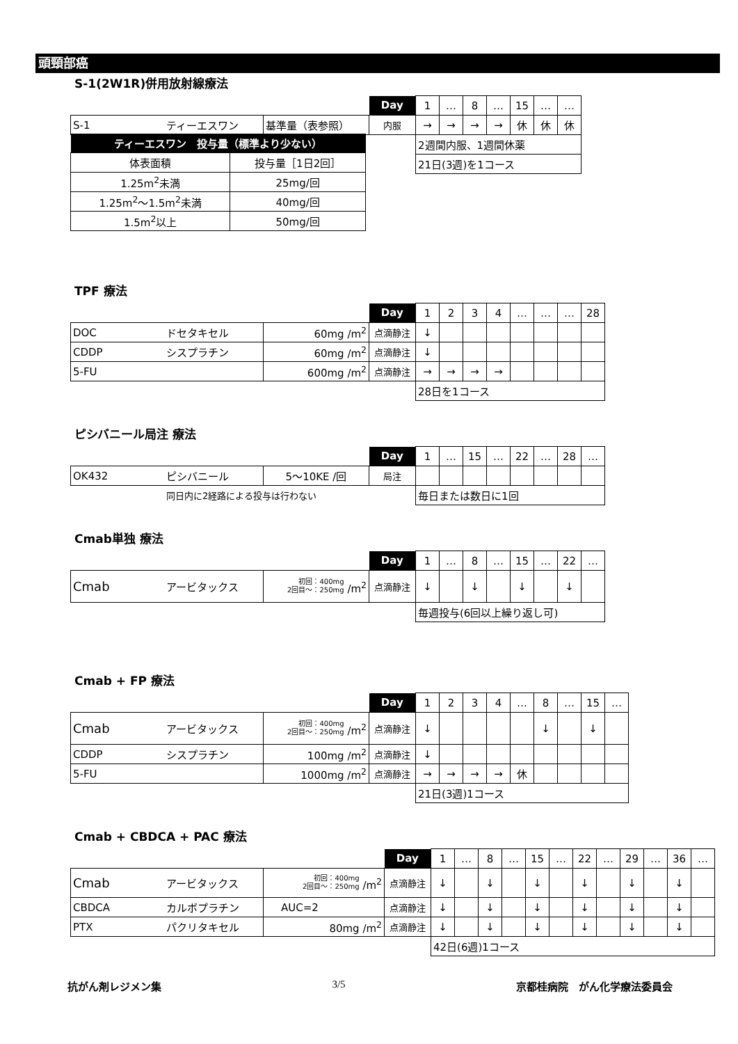頭頸部癌
S-1(2W1R)併用放射線療法
| | | | Day | 1 | … | 8 | … | 15 | … | … |
| S-1 | ティーエスワン | 基準量（表参照） | 内服 | → | → | → | → | 休 | 休 | 休 |
| | | | | 2週間内服、1週間休薬 | | | | | | |
| | | | | 21日(3週)を1コース | | | | | | |
| ティーエスワン 投与量（標準より少ない） | |
| 体表面積 | 投与量［1日2回］ |
| 1.25m<sup>2</sup>未満 | 25mg/回 |
| 1.25m<sup>2</sup>～1.5m<sup>2</sup>未満 | 40mg/回 |
| 1.5m<sup>2</sup>以上 | 50mg/回 |
TPF 療法
| | | | Day | 1 | 2 | 3 | 4 | … | … | … | 28 |
| DOC | ドセタキセル | 60mg /m<sup>2</sup> | 点滴静注 | ↓ | | | | | | | |
| CDDP | シスプラチン | 60mg /m<sup>2</sup> | 点滴静注 | ↓ | | | | | | | |
| 5-FU | | 600mg /m<sup>2</sup> | 点滴静注 | → | → | → | → | | | | |
| | | | | 28日を1コース | | | | | | | |
ピシバニール局注 療法
| | | | Day | 1 | … | 15 | … | 22 | … | 28 | … |
| OK432 | ピシバニール | 5～10KE /回 | 局注 | | | | | | | | |
| | 同日内に2経路による投与は行わない | | | 毎日または数日に1回 | | | | | | | |
Cmab単独 療法
| | | | Day | 1 | … | 8 | … | 15 | … | 22 | … |
| Cmab | アービタックス | 初回：400mg 2回目～：250mg /m<sup>2</sup> | 点滴静注 | ↓ | | ↓ | | ↓ | | ↓ | |
| | | | | 毎週投与(6回以上繰り返し可) | | | | | | | |
Cmab + FP 療法
| | | | Day | 1 | 2 | 3 | 4 | … | 8 | … | 15 | … |
| Cmab | アービタックス | 初回：400mg 2回目～：250mg /m<sup>2</sup> | 点滴静注 | ↓ | | | | | ↓ | | ↓ | |
| CDDP | シスプラチン | 100mg /m<sup>2</sup> | 点滴静注 | ↓ | | | | | | | | |
| 5-FU | | 1000mg /m<sup>2</sup> | 点滴静注 | → | → | → | → | 休 | | | | |
| | | | | 21日(3週)1コース | | | | | | | | |
Cmab + CBDCA + PAC 療法
| | | | Day | 1 | … | 8 | … | 15 | … | 22 | … | 29 | … | 36 | … |
| Cmab | アービタックス | 初回：400mg 2回目～：250mg /m<sup>2</sup> | 点滴静注 | ↓ | | ↓ | | ↓ | | ↓ | | ↓ | | ↓ | |
| CBDCA | カルボプラチン | AUC=2 | 点滴静注 | ↓ | | ↓ | | ↓ | | ↓ | | ↓ | | ↓ | |
| PTX | パクリタキセル | 80mg /m<sup>2</sup> | 点滴静注 | ↓ | | ↓ | | ↓ | | ↓ | | ↓ | | ↓ | |
| | | | | 42日(6週)1コース | | | | | | | | | | | |
抗がん剤レジメン集 3/5 京都桂病院　がん化学療法委員会